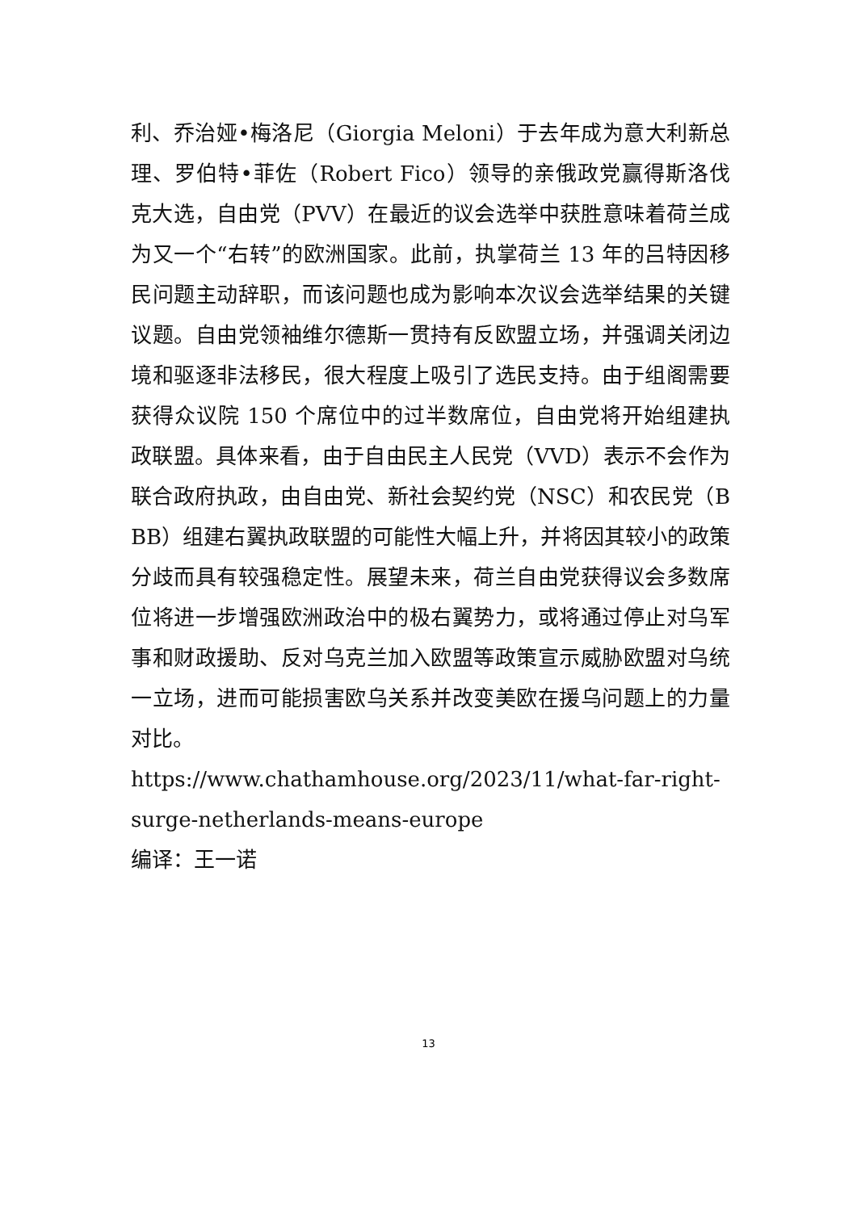利、乔治娅•梅洛尼（Giorgia Meloni）于去年成为意大利新总理、罗伯特•菲佐（Robert Fico）领导的亲俄政党赢得斯洛伐克大选，自由党（PVV）在最近的议会选举中获胜意味着荷兰成为又一个“右转”的欧洲国家。此前，执掌荷兰 13 年的吕特因移民问题主动辞职，而该问题也成为影响本次议会选举结果的关键议题。自由党领袖维尔德斯一贯持有反欧盟立场，并强调关闭边境和驱逐非法移民，很大程度上吸引了选民支持。由于组阁需要获得众议院 150 个席位中的过半数席位，自由党将开始组建执政联盟。具体来看，由于自由民主人民党（VVD）表示不会作为联合政府执政，由自由党、新社会契约党（NSC）和农民党（BBB）组建右翼执政联盟的可能性大幅上升，并将因其较小的政策分歧而具有较强稳定性。展望未来，荷兰自由党获得议会多数席位将进一步增强欧洲政治中的极右翼势力，或将通过停止对乌军事和财政援助、反对乌克兰加入欧盟等政策宣示威胁欧盟对乌统一立场，进而可能损害欧乌关系并改变美欧在援乌问题上的力量对比。
https://www.chathamhouse.org/2023/11/what-far-right-surge-netherlands-means-europe
编译：王一诺
13